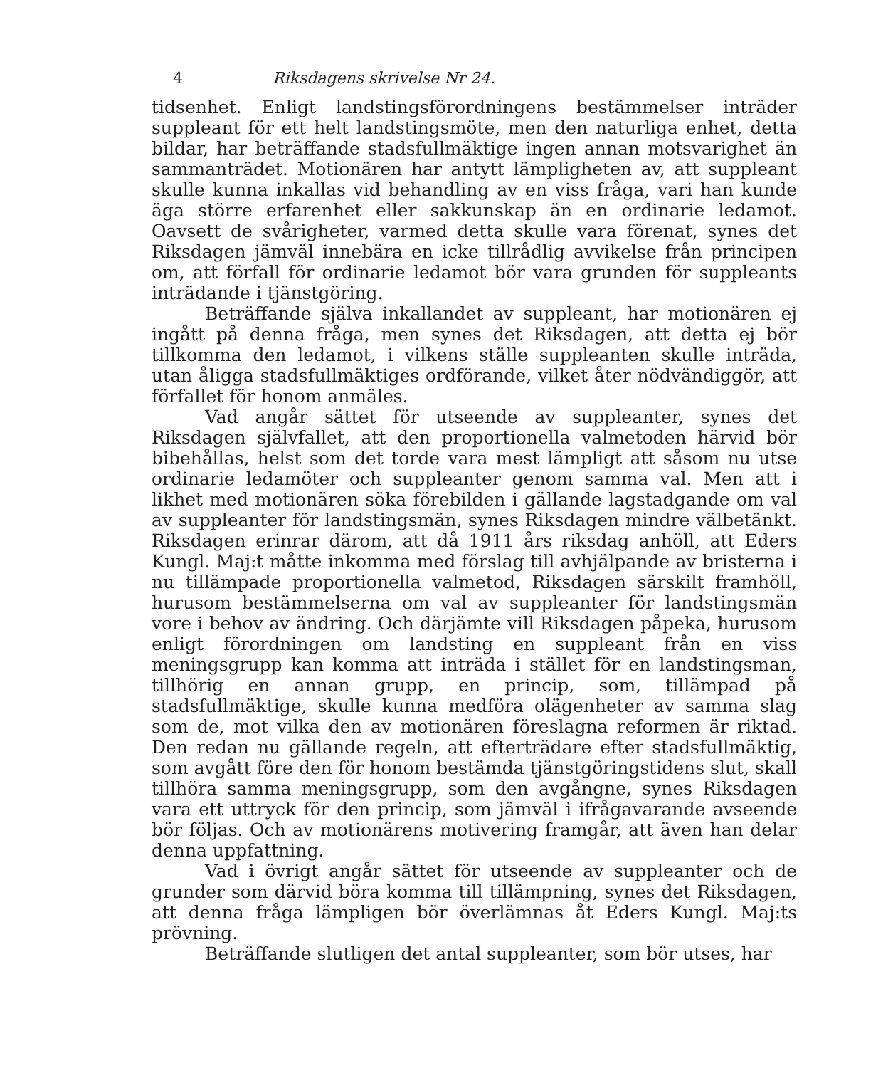4 Riksdagens skrivelse Nr 24.
tidsenhet. Enligt landstingsförordningens bestämmelser inträder suppleant för ett helt landstingsmöte, men den naturliga enhet, detta bildar, har beträffande stadsfullmäktige ingen annan motsvarighet än sammanträdet. Motionären har antytt lämpligheten av, att suppleant skulle kunna inkallas vid behandling av en viss fråga, vari han kunde äga större erfarenhet eller sakkunskap än en ordinarie ledamot. Oavsett de svårigheter, varmed detta skulle vara förenat, synes det Riksdagen jämväl innebära en icke tillrådlig avvikelse från principen om, att förfall för ordinarie ledamot bör vara grunden för suppleants inträdande i tjänstgöring.
Beträffande själva inkallandet av suppleant, har motionären ej ingått på denna fråga, men synes det Riksdagen, att detta ej bör tillkomma den ledamot, i vilkens ställe suppleanten skulle inträda, utan åligga stadsfullmäktiges ordförande, vilket åter nödvändiggör, att förfallet för honom anmäles.
Vad angår sättet för utseende av suppleanter, synes det Riksdagen självfallet, att den proportionella valmetoden härvid bör bibehållas, helst som det torde vara mest lämpligt att såsom nu utse ordinarie ledamöter och suppleanter genom samma val. Men att i likhet med motionären söka förebilden i gällande lagstadgande om val av suppleanter för landstingsmän, synes Riksdagen mindre välbetänkt. Riksdagen erinrar därom, att då 1911 års riksdag anhöll, att Eders Kungl. Maj:t måtte inkomma med förslag till avhjälpande av bristerna i nu tillämpade proportionella valmetod, Riksdagen särskilt framhöll, hurusom bestämmelserna om val av suppleanter för landstingsmän vore i behov av ändring. Och därjämte vill Riksdagen påpeka, hurusom enligt förordningen om landsting en suppleant från en viss meningsgrupp kan komma att inträda i stället för en landstingsman, tillhörig en annan grupp, en princip, som, tillämpad på stadsfullmäktige, skulle kunna medföra olägenheter av samma slag som de, mot vilka den av motionären föreslagna reformen är riktad. Den redan nu gällande regeln, att efterträdare efter stadsfullmäktig, som avgått före den för honom bestämda tjänstgöringstidens slut, skall tillhöra samma meningsgrupp, som den avgångne, synes Riksdagen vara ett uttryck för den princip, som jämväl i ifrågavarande avseende bör följas. Och av motionärens motivering framgår, att även han delar denna uppfattning.
Vad i övrigt angår sättet för utseende av suppleanter och de grunder som därvid böra komma till tillämpning, synes det Riksdagen, att denna fråga lämpligen bör överlämnas åt Eders Kungl. Maj:ts prövning.
Beträffande slutligen det antal suppleanter, som bör utses, har